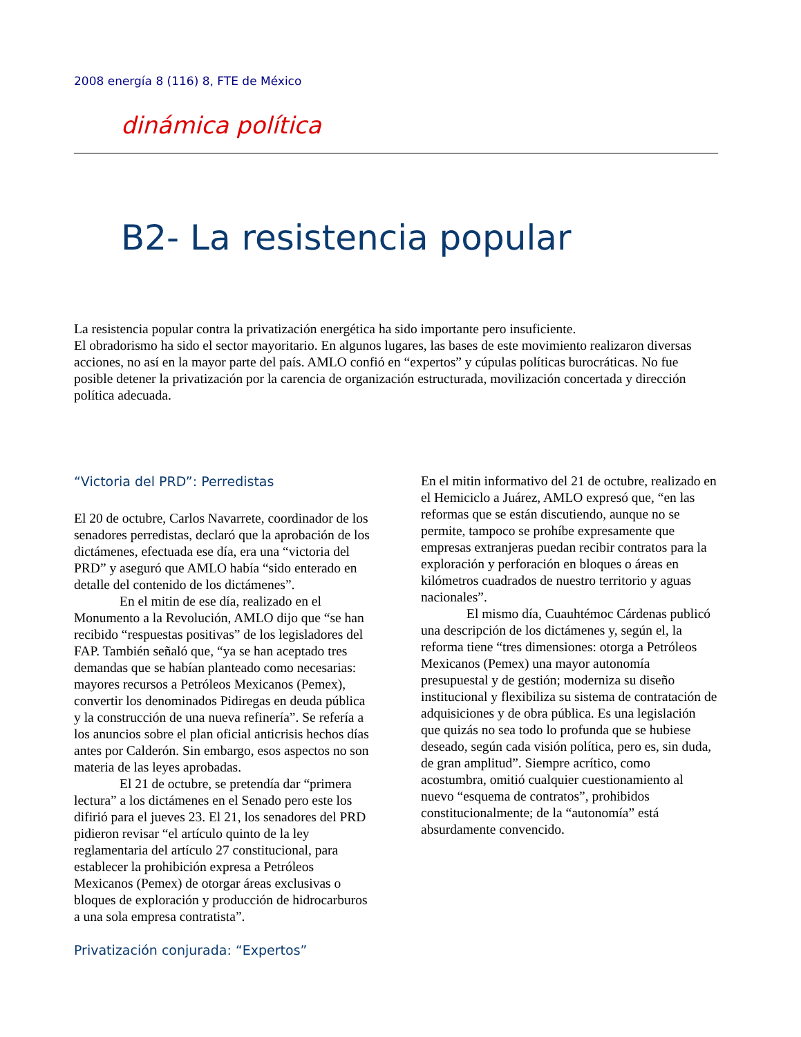2008 energía 8 (116) 8, FTE de México
dinámica política
B2- La resistencia popular
La resistencia popular contra la privatización energética ha sido importante pero insuficiente.
El obradorismo ha sido el sector mayoritario. En algunos lugares, las bases de este movimiento realizaron diversas acciones, no así en la mayor parte del país. AMLO confió en “expertos” y cúpulas políticas burocráticas. No fue posible detener la privatización por la carencia de organización estructurada, movilización concertada y dirección política adecuada.
“Victoria del PRD”: Perredistas
El 20 de octubre, Carlos Navarrete, coordinador de los senadores perredistas, declaró que la aprobación de los dictámenes, efectuada ese día, era una “victoria del PRD” y aseguró que AMLO había “sido enterado en detalle del contenido de los dictámenes”.
En el mitin de ese día, realizado en el Monumento a la Revolución, AMLO dijo que “se han recibido “respuestas positivas” de los legisladores del FAP. También señaló que, “ya se han aceptado tres demandas que se habían planteado como necesarias: mayores recursos a Petróleos Mexicanos (Pemex), convertir los denominados Pidiregas en deuda pública y la construcción de una nueva refinería”. Se refería a los anuncios sobre el plan oficial anticrisis hechos días antes por Calderón. Sin embargo, esos aspectos no son materia de las leyes aprobadas.
El 21 de octubre, se pretendía dar “primera lectura” a los dictámenes en el Senado pero este los difirió para el jueves 23. El 21, los senadores del PRD pidieron revisar “el artículo quinto de la ley reglamentaria del artículo 27 constitucional, para establecer la prohibición expresa a Petróleos Mexicanos (Pemex) de otorgar áreas exclusivas o bloques de exploración y producción de hidrocarburos a una sola empresa contratista”.
Privatización conjurada: “Expertos”
En el mitin informativo del 21 de octubre, realizado en el Hemiciclo a Juárez, AMLO expresó que, “en las reformas que se están discutiendo, aunque no se permite, tampoco se prohíbe expresamente que empresas extranjeras puedan recibir contratos para la exploración y perforación en bloques o áreas en kilómetros cuadrados de nuestro territorio y aguas nacionales”.
El mismo día, Cuauhtémoc Cárdenas publicó una descripción de los dictámenes y, según el, la reforma tiene “tres dimensiones: otorga a Petróleos Mexicanos (Pemex) una mayor autonomía presupuestal y de gestión; moderniza su diseño institucional y flexibiliza su sistema de contratación de adquisiciones y de obra pública. Es una legislación que quizás no sea todo lo profunda que se hubiese deseado, según cada visión política, pero es, sin duda, de gran amplitud”. Siempre acrítico, como acostumbra, omitió cualquier cuestionamiento al nuevo “esquema de contratos”, prohibidos constitucionalmente; de la “autonomía” está absurdamente convencido.